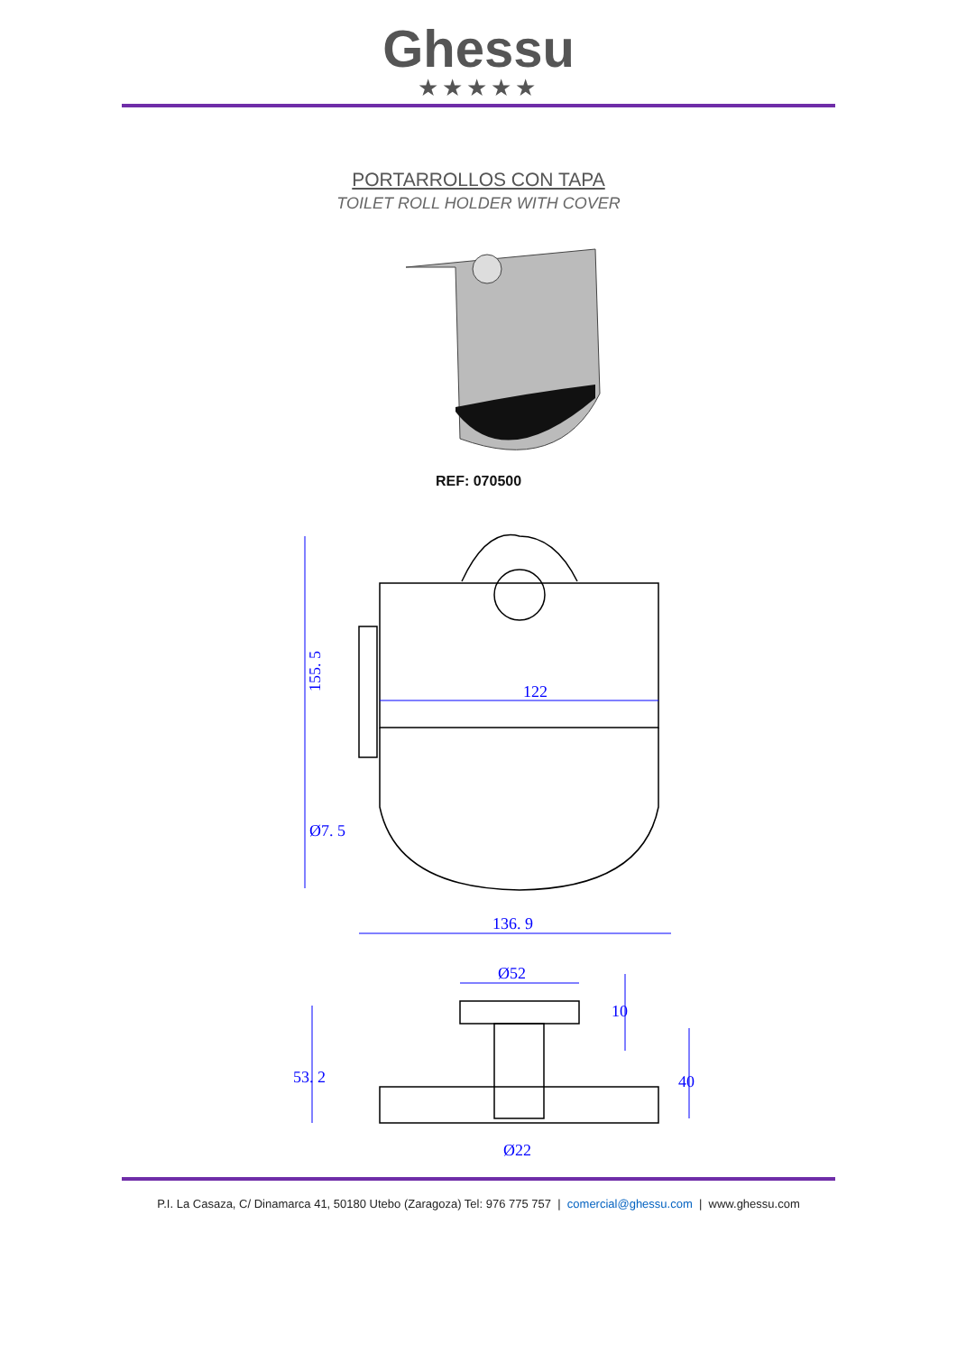Ghessu
★★★★★
PORTARROLLOS CON TAPA
TOILET ROLL HOLDER WITH COVER
REF: 070500
122
136. 9
Ø7. 5
155. 5
Ø52
Ø22
53. 2
40
10
P.I. La Casaza, C/ Dinamarca 41, 50180 Utebo (Zaragoza) Tel: 976 775 757 | comercial@ghessu.com | www.ghessu.com